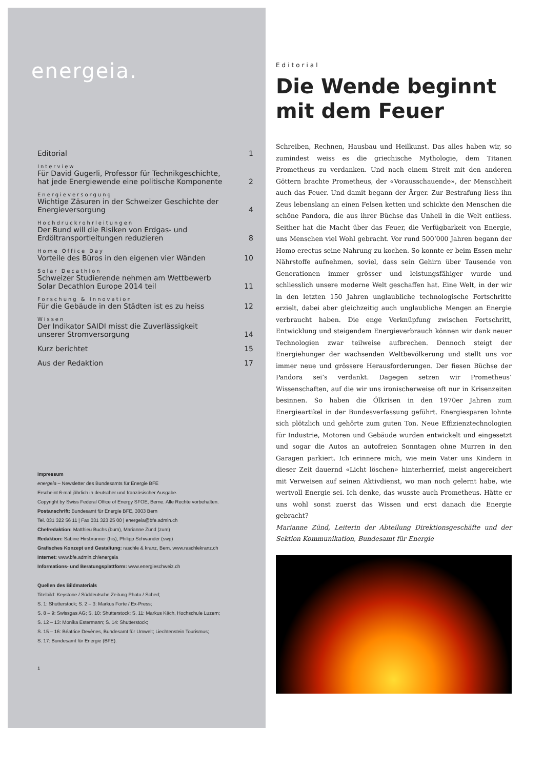energeia.
Editorial 1
Interview
Für David Gugerli, Professor für Technikgeschichte,
hat jede Energiewende eine politische Komponente 2
Energieversorgung
Wichtige Zäsuren in der Schweizer Geschichte der
Energieversorgung 4
Hochdruckrohrleitungen
Der Bund will die Risiken von Erdgas- und
Erdöltransportleitungen reduzieren 8
Home Office Day
Vorteile des Büros in den eigenen vier Wänden 10
Solar Decathlon
Schweizer Studierende nehmen am Wettbewerb
Solar Decathlon Europe 2014 teil 11
Forschung & Innovation
Für die Gebäude in den Städten ist es zu heiss 12
Wissen
Der Indikator SAIDI misst die Zuverlässigkeit
unserer Stromversorgung 14
Kurz berichtet 15
Aus der Redaktion 17
Impressum
energeia – Newsletter des Bundesamts für Energie BFE
Erscheint 6-mal jährlich in deutscher und französischer Ausgabe.
Copyright by Swiss Federal Office of Energy SFOE, Berne. Alle Rechte vorbehalten.
Postanschrift: Bundesamt für Energie BFE, 3003 Bern
Tel. 031 322 56 11 | Fax 031 323 25 00 | energeia@bfe.admin.ch
Chefredaktion: Matthieu Buchs (bum), Marianne Zünd (zum)
Redaktion: Sabine Hirsbrunner (his), Philipp Schwander (swp)
Grafisches Konzept und Gestaltung: raschle & kranz, Bern. www.raschlekranz.ch
Internet: www.bfe.admin.ch/energeia
Informations- und Beratungsplattform: www.energieschweiz.ch
Quellen des Bildmaterials
Titelbild: Keystone / Süddeutsche Zeitung Photo / Scherl;
S. 1: Shutterstock; S. 2 – 3: Markus Forte / Ex-Press;
S. 8 – 9: Swissgas AG; S. 10: Shutterstock; S. 11: Markus Käch, Hochschule Luzern;
S. 12 – 13: Monika Estermann; S. 14: Shutterstock;
S. 15 – 16: Béatrice Devènes, Bundesamt für Umwelt; Liechtenstein Tourismus;
S. 17: Bundesamt für Energie (BFE).
1
Editorial
Die Wende beginnt mit dem Feuer
Schreiben, Rechnen, Hausbau und Heilkunst. Das alles haben wir, so zumindest weiss es die griechische Mythologie, dem Titanen Prometheus zu verdanken. Und nach einem Streit mit den anderen Göttern brachte Prometheus, der «Vorausschauende», der Menschheit auch das Feuer. Und damit begann der Ärger. Zur Bestrafung liess ihn Zeus lebenslang an einen Felsen ketten und schickte den Menschen die schöne Pandora, die aus ihrer Büchse das Unheil in die Welt entliess. Seither hat die Macht über das Feuer, die Verfügbarkeit von Energie, uns Menschen viel Wohl gebracht. Vor rund 500‘000 Jahren begann der Homo erectus seine Nahrung zu kochen. So konnte er beim Essen mehr Nährstoffe aufnehmen, soviel, dass sein Gehirn über Tausende von Generationen immer grösser und leistungsfähiger wurde und schliesslich unsere moderne Welt geschaffen hat. Eine Welt, in der wir in den letzten 150 Jahren unglaubliche technologische Fortschritte erzielt, dabei aber gleichzeitig auch unglaubliche Mengen an Energie verbraucht haben. Die enge Verknüpfung zwischen Fortschritt, Entwicklung und steigendem Energieverbrauch können wir dank neuer Technologien zwar teilweise aufbrechen. Dennoch steigt der Energiehunger der wachsenden Weltbevölkerung und stellt uns vor immer neue und grössere Herausforderungen. Der fiesen Büchse der Pandora sei‘s verdankt. Dagegen setzen wir Prometheus‘ Wissenschaften, auf die wir uns ironischerweise oft nur in Krisenzeiten besinnen. So haben die Ölkrisen in den 1970er Jahren zum Energieartikel in der Bundesverfassung geführt. Energiesparen lohnte sich plötzlich und gehörte zum guten Ton. Neue Effizienztechnologien für Industrie, Motoren und Gebäude wurden entwickelt und eingesetzt und sogar die Autos an autofreien Sonntagen ohne Murren in den Garagen parkiert. Ich erinnere mich, wie mein Vater uns Kindern in dieser Zeit dauernd «Licht löschen» hinterherrief, meist angereichert mit Verweisen auf seinen Aktivdienst, wo man noch gelernt habe, wie wertvoll Energie sei. Ich denke, das wusste auch Prometheus. Hätte er uns wohl sonst zuerst das Wissen und erst danach die Energie gebracht?
Marianne Zünd, Leiterin der Abteilung Direktionsgeschäfte und der Sektion Kommunikation, Bundesamt für Energie